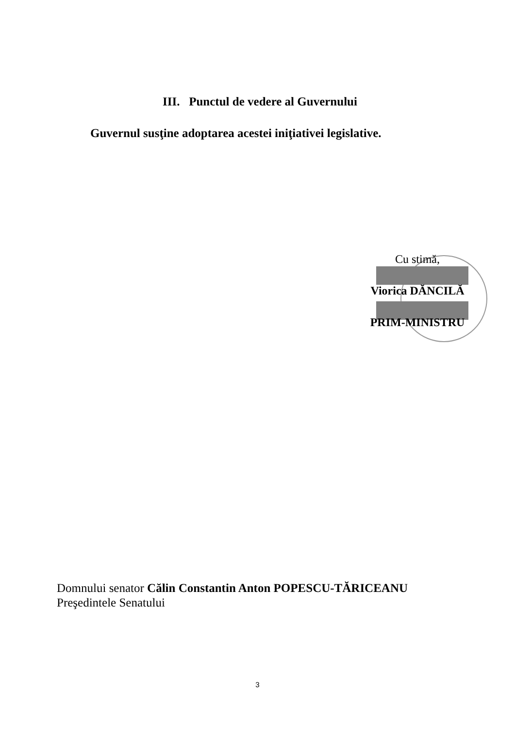III. Punctul de vedere al Guvernului
Guvernul susţine adoptarea acestei iniţiativei legislative.
Cu stimă,
Viorica DĂNCILĂ
PRIM-MINISTRU
Domnului senator Călin Constantin Anton POPESCU-TĂRICEANU
Preşedintele Senatului
3